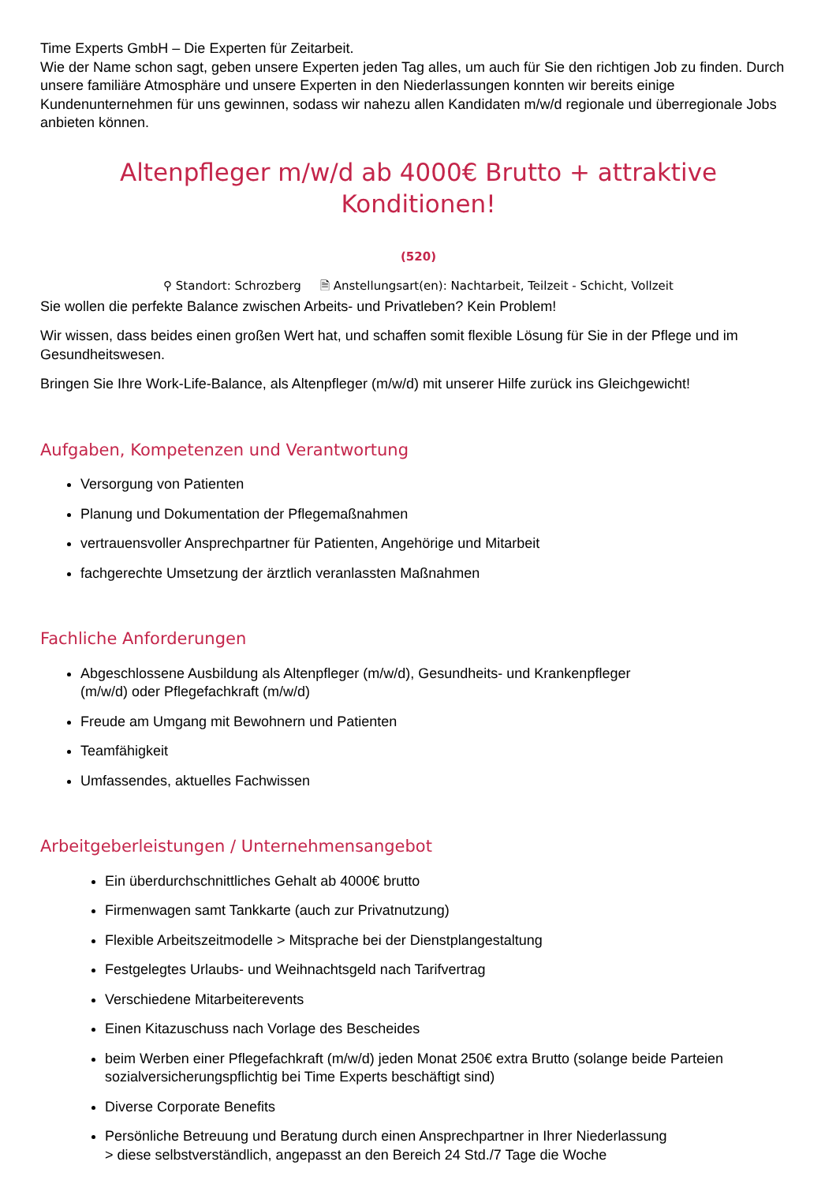Time Experts GmbH – Die Experten für Zeitarbeit.
Wie der Name schon sagt, geben unsere Experten jeden Tag alles, um auch für Sie den richtigen Job zu finden. Durch unsere familiäre Atmosphäre und unsere Experten in den Niederlassungen konnten wir bereits einige Kundenunternehmen für uns gewinnen, sodass wir nahezu allen Kandidaten m/w/d regionale und überregionale Jobs anbieten können.
Altenpfleger m/w/d ab 4000€ Brutto + attraktive Konditionen!
(520)
⚲ Standort: Schrozberg 🗎 Anstellungsart(en): Nachtarbeit, Teilzeit - Schicht, Vollzeit
Sie wollen die perfekte Balance zwischen Arbeits- und Privatleben? Kein Problem!
Wir wissen, dass beides einen großen Wert hat, und schaffen somit flexible Lösung für Sie in der Pflege und im Gesundheitswesen.
Bringen Sie Ihre Work-Life-Balance, als Altenpfleger (m/w/d) mit unserer Hilfe zurück ins Gleichgewicht!
Aufgaben, Kompetenzen und Verantwortung
Versorgung von Patienten
Planung und Dokumentation der Pflegemaßnahmen
vertrauensvoller Ansprechpartner für Patienten, Angehörige und Mitarbeit
fachgerechte Umsetzung der ärztlich veranlassten Maßnahmen
Fachliche Anforderungen
Abgeschlossene Ausbildung als Altenpfleger (m/w/d), Gesundheits- und Krankenpfleger
(m/w/d) oder Pflegefachkraft (m/w/d)
Freude am Umgang mit Bewohnern und Patienten
Teamfähigkeit
Umfassendes, aktuelles Fachwissen
Arbeitgeberleistungen / Unternehmensangebot
Ein überdurchschnittliches Gehalt ab 4000€ brutto
Firmenwagen samt Tankkarte (auch zur Privatnutzung)
Flexible Arbeitszeitmodelle > Mitsprache bei der Dienstplangestaltung
Festgelegtes Urlaubs- und Weihnachtsgeld nach Tarifvertrag
Verschiedene Mitarbeiterevents
Einen Kitazuschuss nach Vorlage des Bescheides
beim Werben einer Pflegefachkraft (m/w/d) jeden Monat 250€ extra Brutto (solange beide Parteien sozialversicherungspflichtig bei Time Experts beschäftigt sind)
Diverse Corporate Benefits
Persönliche Betreuung und Beratung durch einen Ansprechpartner in Ihrer Niederlassung
> diese selbstverständlich, angepasst an den Bereich 24 Std./7 Tage die Woche